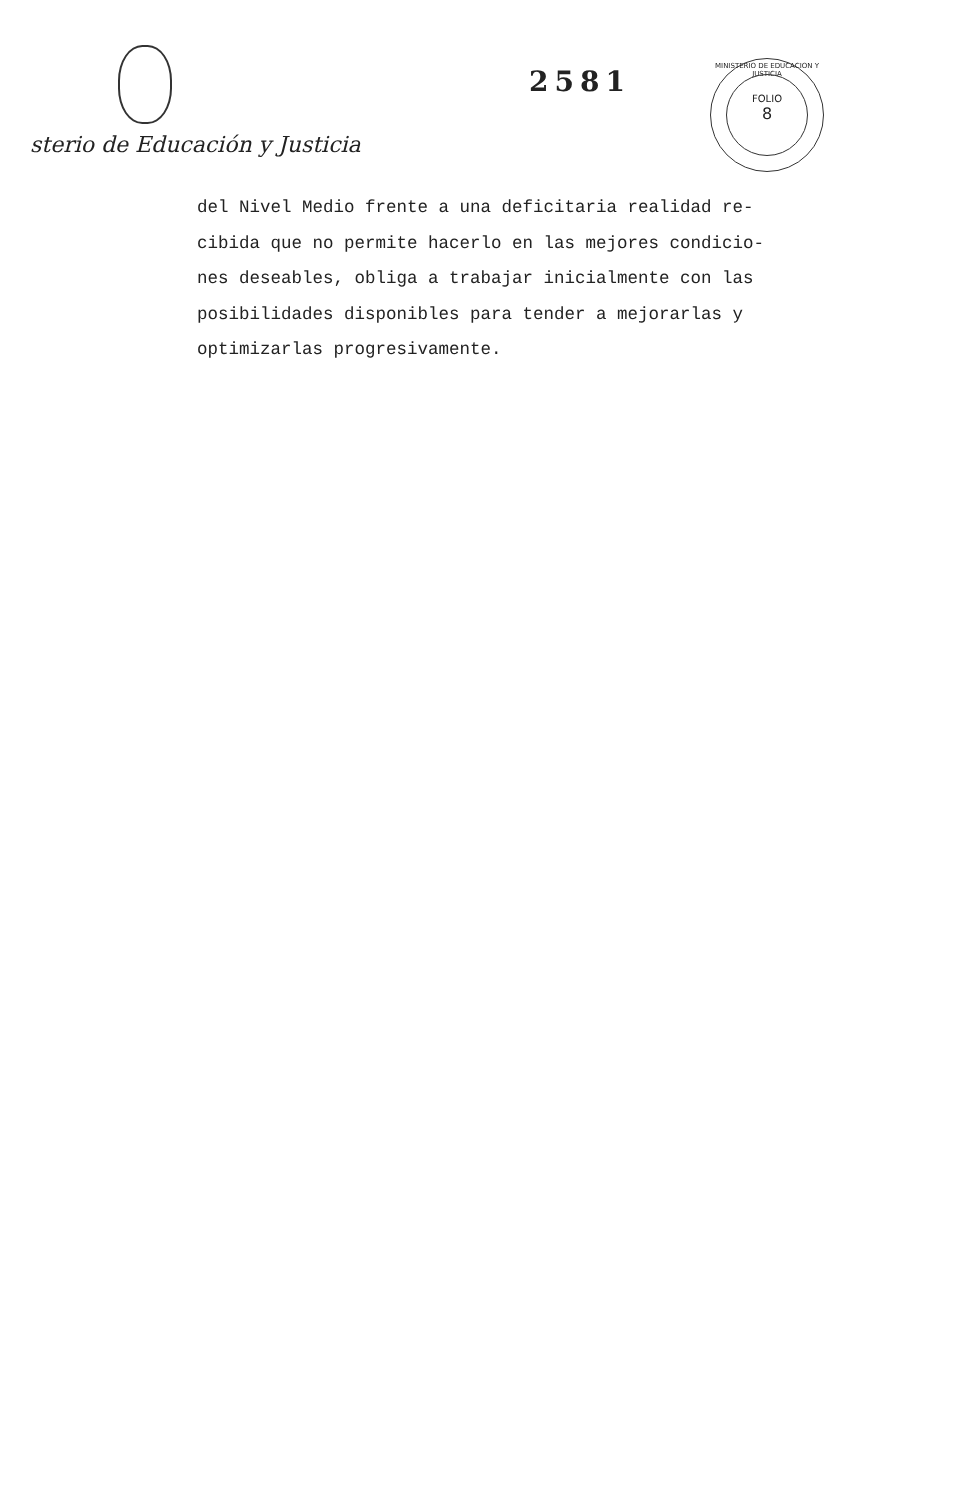sterio de Educación y Justicia
2581
MINISTERIO DE EDUCACION Y JUSTICIA
FOLIO
8
del Nivel Medio frente a una deficitaria realidad re-
cibida que no permite hacerlo en las mejores condicio-
nes deseables, obliga a trabajar inicialmente con las
posibilidades disponibles para tender a mejorarlas y
optimizarlas progresivamente.